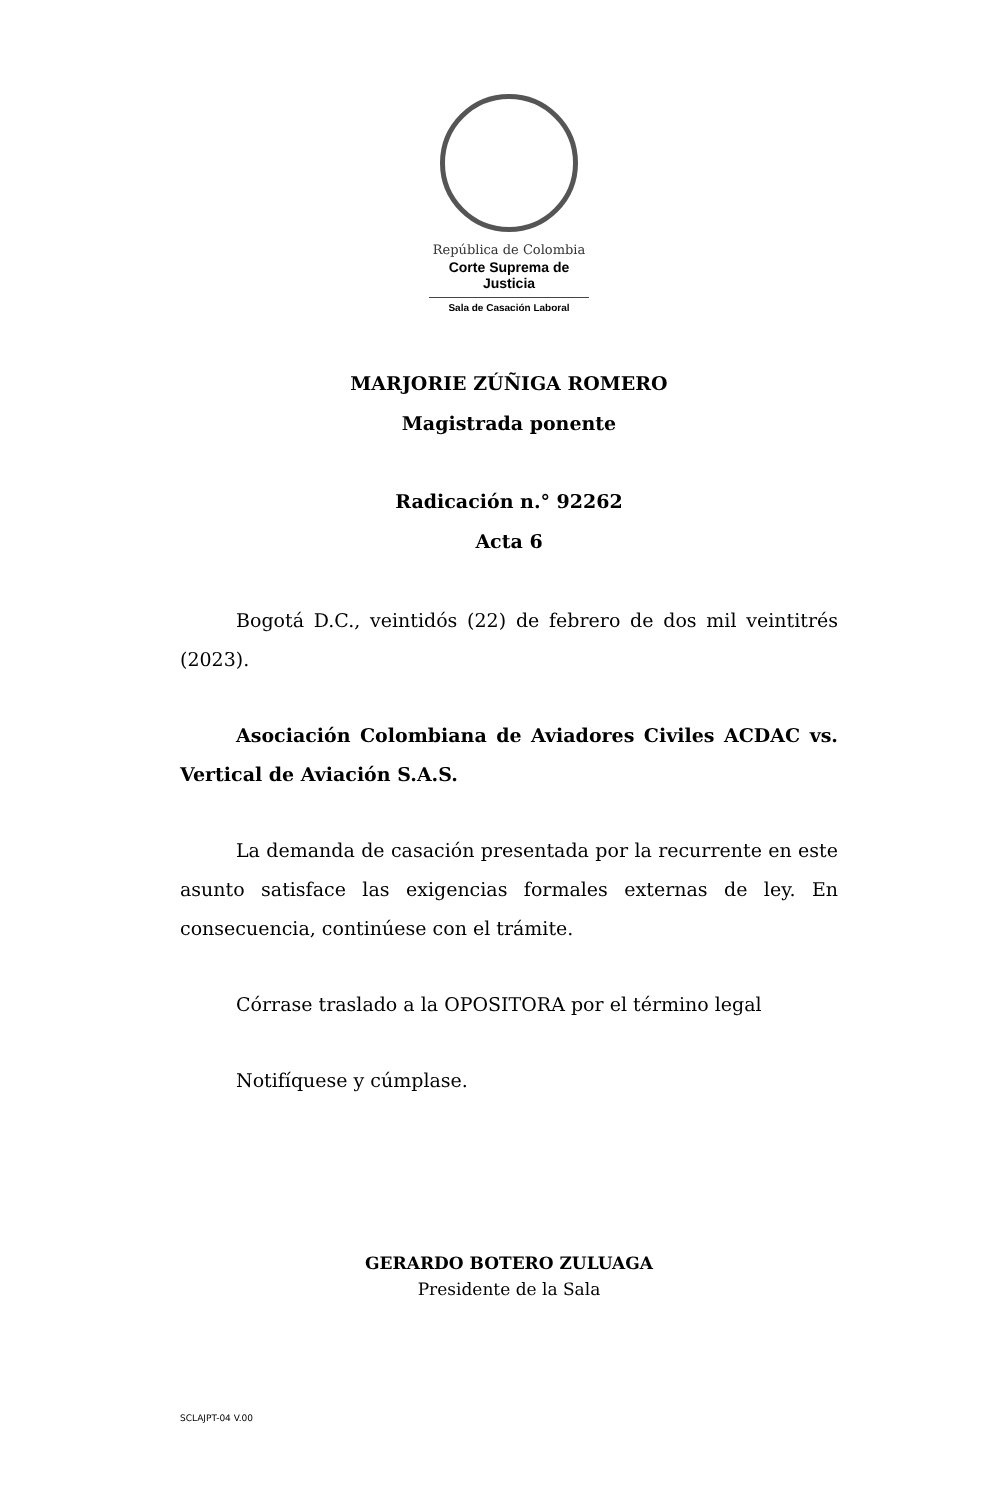República de Colombia
Corte Suprema de Justicia
Sala de Casación Laboral
MARJORIE ZÚÑIGA ROMERO
Magistrada ponente
Radicación n.° 92262
Acta 6
Bogotá D.C., veintidós (22) de febrero de dos mil veintitrés (2023).
Asociación Colombiana de Aviadores Civiles ACDAC vs. Vertical de Aviación S.A.S.
La demanda de casación presentada por la recurrente en este asunto satisface las exigencias formales externas de ley. En consecuencia, continúese con el trámite.
Córrase traslado a la OPOSITORA por el término legal
Notifíquese y cúmplase.
GERARDO BOTERO ZULUAGA
Presidente de la Sala
SCLAJPT-04 V.00